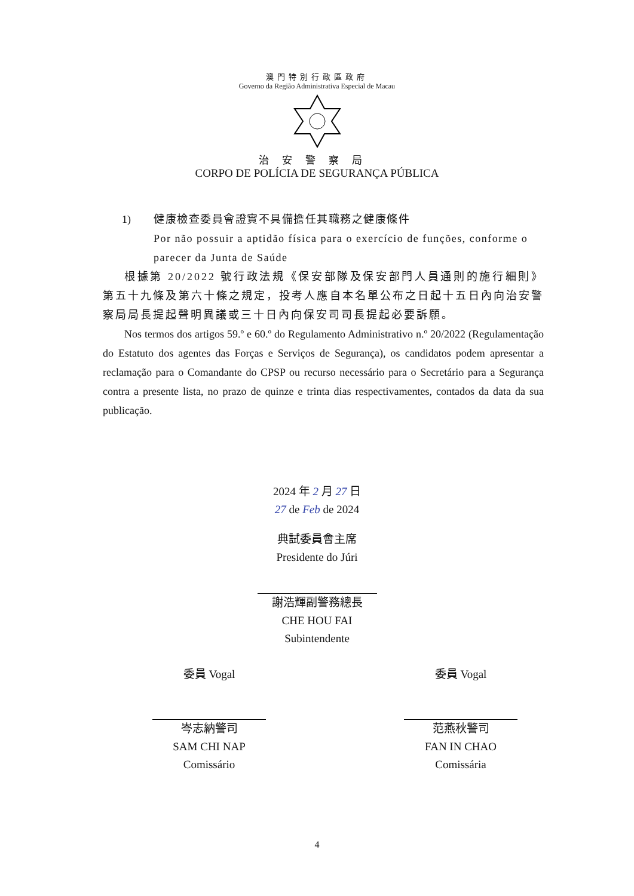澳門特別行政區政府
Governo da Região Administrativa Especial de Macau
治安警察局
CORPO DE POLÍCIA DE SEGURANÇA PÚBLICA
1) 健康檢查委員會證實不具備擔任其職務之健康條件
Por não possuir a aptidão física para o exercício de funções, conforme o parecer da Junta de Saúde
根據第 20/2022 號行政法規《保安部隊及保安部門人員通則的施行細則》第五十九條及第六十條之規定，投考人應自本名單公布之日起十五日內向治安警察局局長提起聲明異議或三十日內向保安司司長提起必要訴願。
Nos termos dos artigos 59.º e 60.º do Regulamento Administrativo n.º 20/2022 (Regulamentação do Estatuto dos agentes das Forças e Serviços de Segurança), os candidatos podem apresentar a reclamação para o Comandante do CPSP ou recurso necessário para o Secretário para a Segurança contra a presente lista, no prazo de quinze e trinta dias respectivamentes, contados da data da sua publicação.
2024 年 2 月 27 日
27 de Feb de 2024
典試委員會主席
Presidente do Júri
謝浩輝副警務總長
CHE HOU FAI
Subintendente
委員 Vogal
岑志納警司
SAM CHI NAP
Comissário
委員 Vogal
范燕秋警司
FAN IN CHAO
Comissária
4